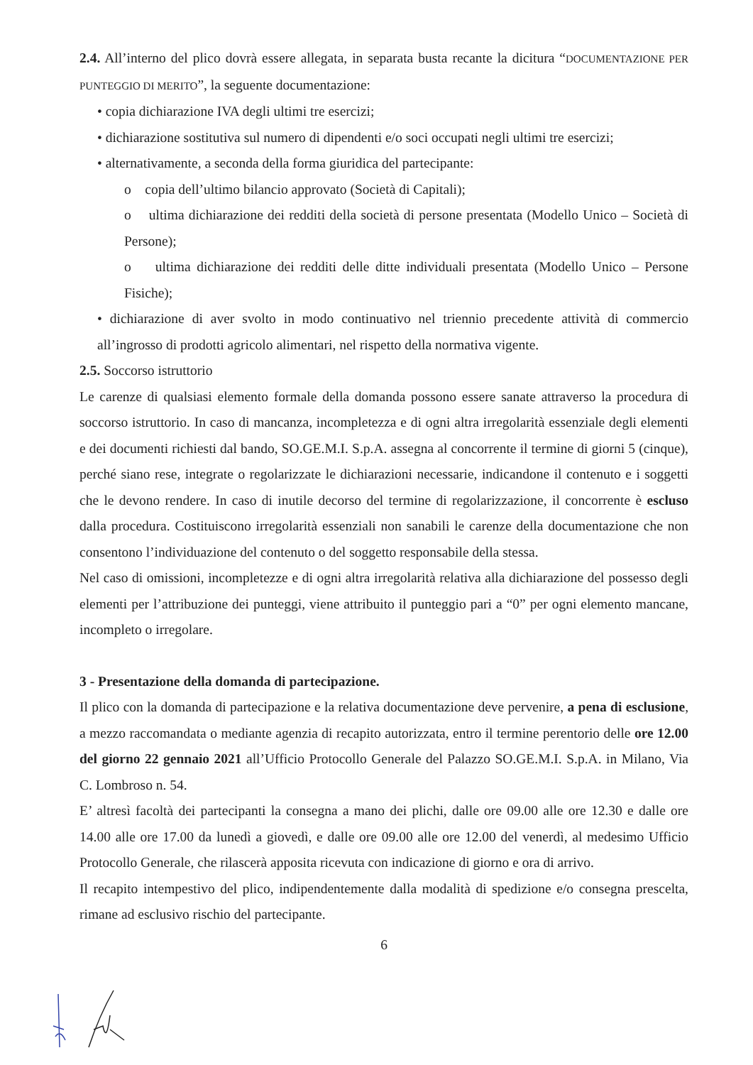2.4. All’interno del plico dovrà essere allegata, in separata busta recante la dicitura “DOCUMENTAZIONE PER PUNTEGGIO DI MERITO”, la seguente documentazione:
• copia dichiarazione IVA degli ultimi tre esercizi;
• dichiarazione sostitutiva sul numero di dipendenti e/o soci occupati negli ultimi tre esercizi;
• alternativamente, a seconda della forma giuridica del partecipante:
o copia dell’ultimo bilancio approvato (Società di Capitali);
o ultima dichiarazione dei redditi della società di persone presentata (Modello Unico – Società di Persone);
o ultima dichiarazione dei redditi delle ditte individuali presentata (Modello Unico – Persone Fisiche);
• dichiarazione di aver svolto in modo continuativo nel triennio precedente attività di commercio all’ingrosso di prodotti agricolo alimentari, nel rispetto della normativa vigente.
2.5. Soccorso istruttorio
Le carenze di qualsiasi elemento formale della domanda possono essere sanate attraverso la procedura di soccorso istruttorio. In caso di mancanza, incompletezza e di ogni altra irregolarità essenziale degli elementi e dei documenti richiesti dal bando, SO.GE.M.I. S.p.A. assegna al concorrente il termine di giorni 5 (cinque), perché siano rese, integrate o regolarizzate le dichiarazioni necessarie, indicandone il contenuto e i soggetti che le devono rendere. In caso di inutile decorso del termine di regolarizzazione, il concorrente è escluso dalla procedura. Costituiscono irregolarità essenziali non sanabili le carenze della documentazione che non consentono l’individuazione del contenuto o del soggetto responsabile della stessa.
Nel caso di omissioni, incompletezze e di ogni altra irregolarità relativa alla dichiarazione del possesso degli elementi per l’attribuzione dei punteggi, viene attribuito il punteggio pari a “0” per ogni elemento mancane, incompleto o irregolare.
3 - Presentazione della domanda di partecipazione.
Il plico con la domanda di partecipazione e la relativa documentazione deve pervenire, a pena di esclusione, a mezzo raccomandata o mediante agenzia di recapito autorizzata, entro il termine perentorio delle ore 12.00 del giorno 22 gennaio 2021 all’Ufficio Protocollo Generale del Palazzo SO.GE.M.I. S.p.A. in Milano, Via C. Lombroso n. 54.
E’ altresì facoltà dei partecipanti la consegna a mano dei plichi, dalle ore 09.00 alle ore 12.30 e dalle ore 14.00 alle ore 17.00 da lunedì a giovedì, e dalle ore 09.00 alle ore 12.00 del venerdì, al medesimo Ufficio Protocollo Generale, che rilascerà apposita ricevuta con indicazione di giorno e ora di arrivo.
Il recapito intempestivo del plico, indipendentemente dalla modalità di spedizione e/o consegna prescelta, rimane ad esclusivo rischio del partecipante.
6